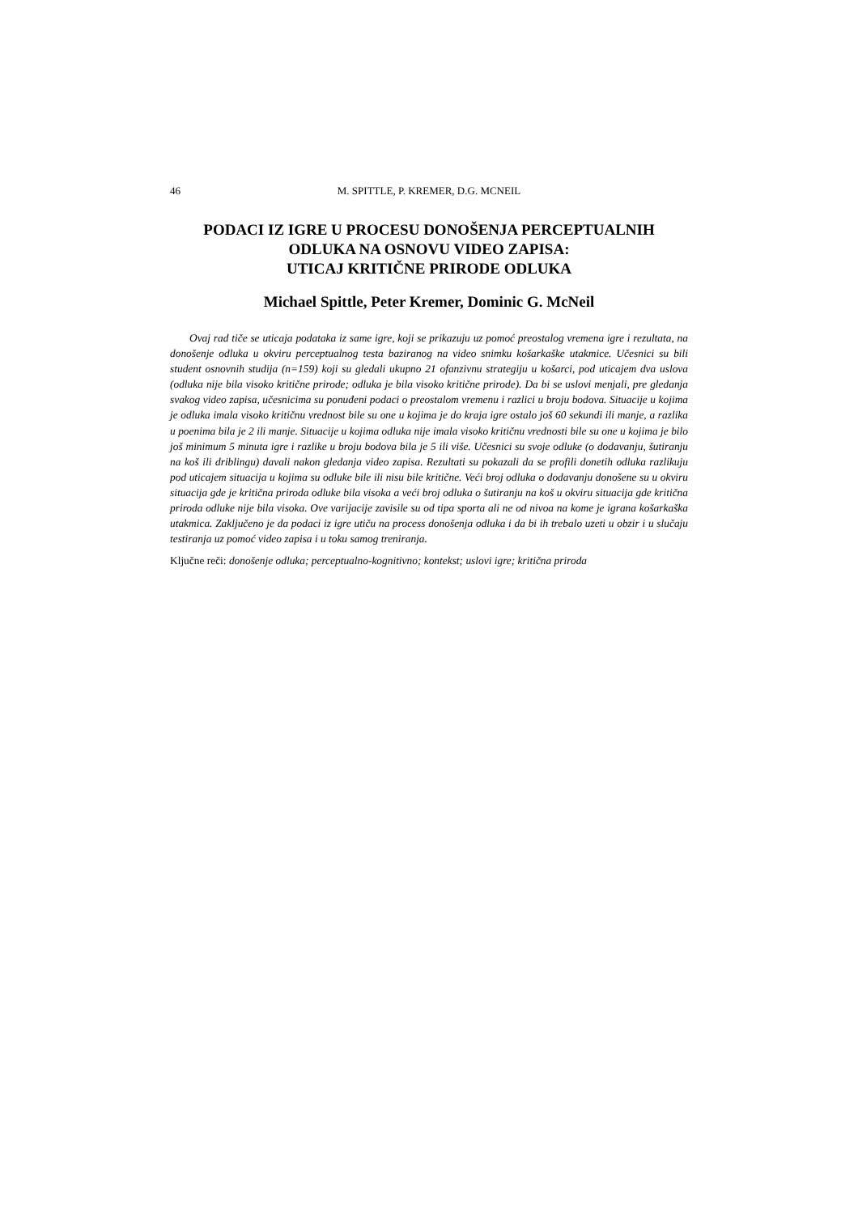46 M. SPITTLE, P. KREMER, D.G. MCNEIL
PODACI IZ IGRE U PROCESU DONOŠENJA PERCEPTUALNIH
ODLUKA NA OSNOVU VIDEO ZAPISA:
UTICAJ KRITIČNE PRIRODE ODLUKA
Michael Spittle, Peter Kremer, Dominic G. McNeil
Ovaj rad tiče se uticaja podataka iz same igre, koji se prikazuju uz pomoć preostalog vremena igre i rezultata, na donošenje odluka u okviru perceptualnog testa baziranog na video snimku košarkaške utakmice. Učesnici su bili student osnovnih studija (n=159) koji su gledali ukupno 21 ofanzivnu strategiju u košarci, pod uticajem dva uslova (odluka nije bila visoko kritične prirode; odluka je bila visoko kritične prirode). Da bi se uslovi menjali, pre gledanja svakog video zapisa, učesnicima su ponuđeni podaci o preostalom vremenu i razlici u broju bodova. Situacije u kojima je odluka imala visoko kritičnu vrednost bile su one u kojima je do kraja igre ostalo još 60 sekundi ili manje, a razlika u poenima bila je 2 ili manje. Situacije u kojima odluka nije imala visoko kritičnu vrednosti bile su one u kojima je bilo još minimum 5 minuta igre i razlike u broju bodova bila je 5 ili više. Učesnici su svoje odluke (o dodavanju, šutiranju na koš ili driblingu) davali nakon gledanja video zapisa. Rezultati su pokazali da se profili donetih odluka razlikuju pod uticajem situacija u kojima su odluke bile ili nisu bile kritične. Veći broj odluka o dodavanju donošene su u okviru situacija gde je kritična priroda odluke bila visoka a veći broj odluka o šutiranju na koš u okviru situacija gde kritična priroda odluke nije bila visoka. Ove varijacije zavisile su od tipa sporta ali ne od nivoa na kome je igrana košarkaška utakmica. Zaključeno je da podaci iz igre utiču na process donošenja odluka i da bi ih trebalo uzeti u obzir i u slučaju testiranja uz pomoć video zapisa i u toku samog treniranja.
Ključne reči: donošenje odluka; perceptualno-kognitivno; kontekst; uslovi igre; kritična priroda